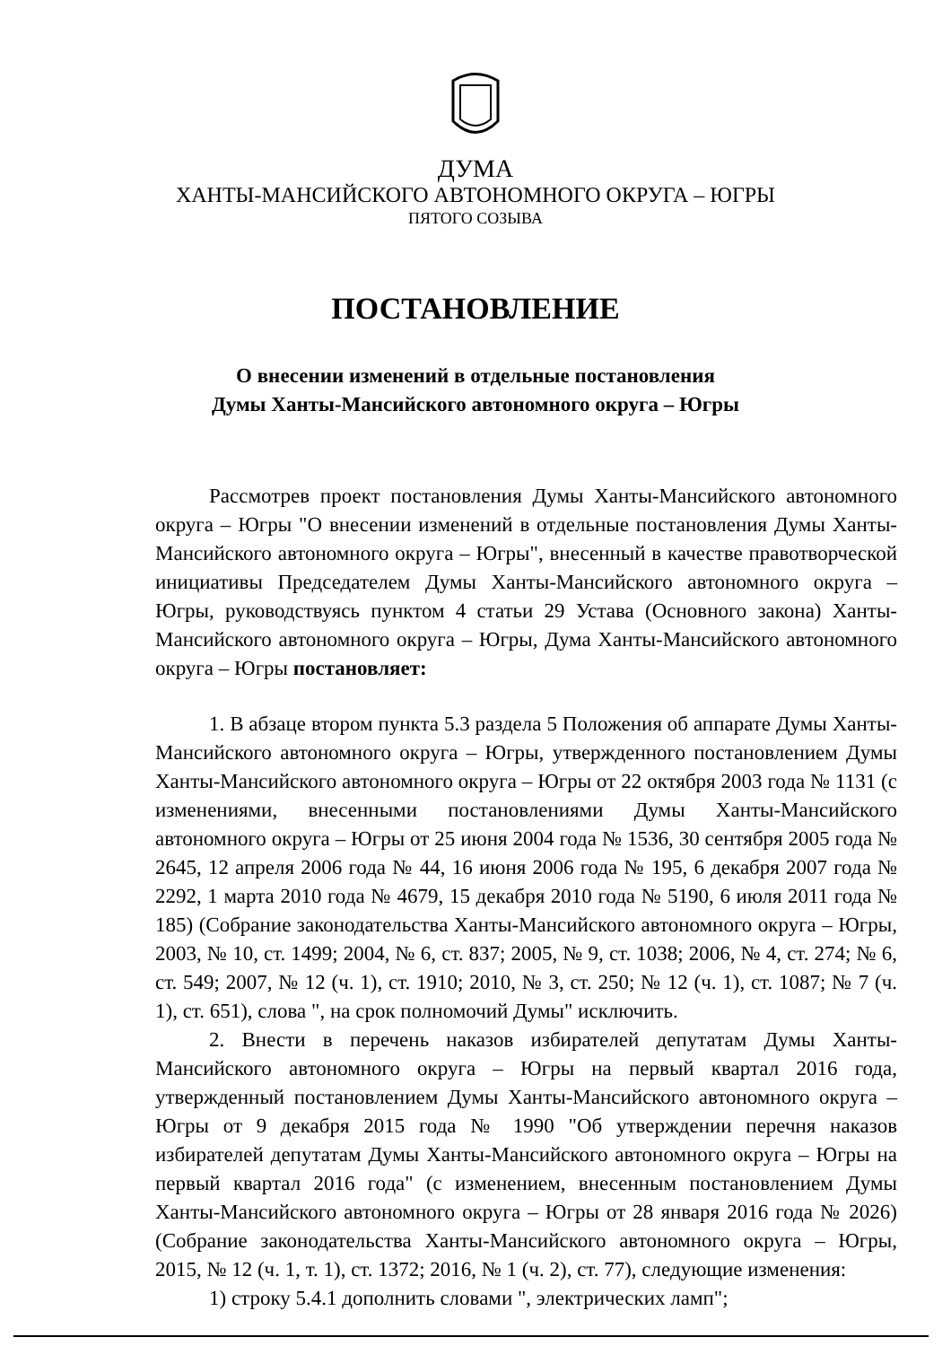ДУМА
ХАНТЫ-МАНСИЙСКОГО АВТОНОМНОГО ОКРУГА – ЮГРЫ
ПЯТОГО СОЗЫВА
ПОСТАНОВЛЕНИЕ
О внесении изменений в отдельные постановления
Думы Ханты-Мансийского автономного округа – Югры
Рассмотрев проект постановления Думы Ханты-Мансийского автономного округа – Югры "О внесении изменений в отдельные постановления Думы Ханты-Мансийского автономного округа – Югры", внесенный в качестве правотворческой инициативы Председателем Думы Ханты-Мансийского автономного округа – Югры, руководствуясь пунктом 4 статьи 29 Устава (Основного закона) Ханты-Мансийского автономного округа – Югры, Дума Ханты-Мансийского автономного округа – Югры постановляет:
1. В абзаце втором пункта 5.3 раздела 5 Положения об аппарате Думы Ханты-Мансийского автономного округа – Югры, утвержденного постановлением Думы Ханты-Мансийского автономного округа – Югры от 22 октября 2003 года № 1131 (с изменениями, внесенными постановлениями Думы Ханты-Мансийского автономного округа – Югры от 25 июня 2004 года № 1536, 30 сентября 2005 года № 2645, 12 апреля 2006 года № 44, 16 июня 2006 года № 195, 6 декабря 2007 года № 2292, 1 марта 2010 года № 4679, 15 декабря 2010 года № 5190, 6 июля 2011 года № 185) (Собрание законодательства Ханты-Мансийского автономного округа – Югры, 2003, № 10, ст. 1499; 2004, № 6, ст. 837; 2005, № 9, ст. 1038; 2006, № 4, ст. 274; № 6, ст. 549; 2007, № 12 (ч. 1), ст. 1910; 2010, № 3, ст. 250; № 12 (ч. 1), ст. 1087; № 7 (ч. 1), ст. 651), слова ", на срок полномочий Думы" исключить.
2. Внести в перечень наказов избирателей депутатам Думы Ханты-Мансийского автономного округа – Югры на первый квартал 2016 года, утвержденный постановлением Думы Ханты-Мансийского автономного округа – Югры от 9 декабря 2015 года № 1990 "Об утверждении перечня наказов избирателей депутатам Думы Ханты-Мансийского автономного округа – Югры на первый квартал 2016 года" (с изменением, внесенным постановлением Думы Ханты-Мансийского автономного округа – Югры от 28 января 2016 года № 2026) (Собрание законодательства Ханты-Мансийского автономного округа – Югры, 2015, № 12 (ч. 1, т. 1), ст. 1372; 2016, № 1 (ч. 2), ст. 77), следующие изменения:
1) строку 5.4.1 дополнить словами ", электрических ламп";